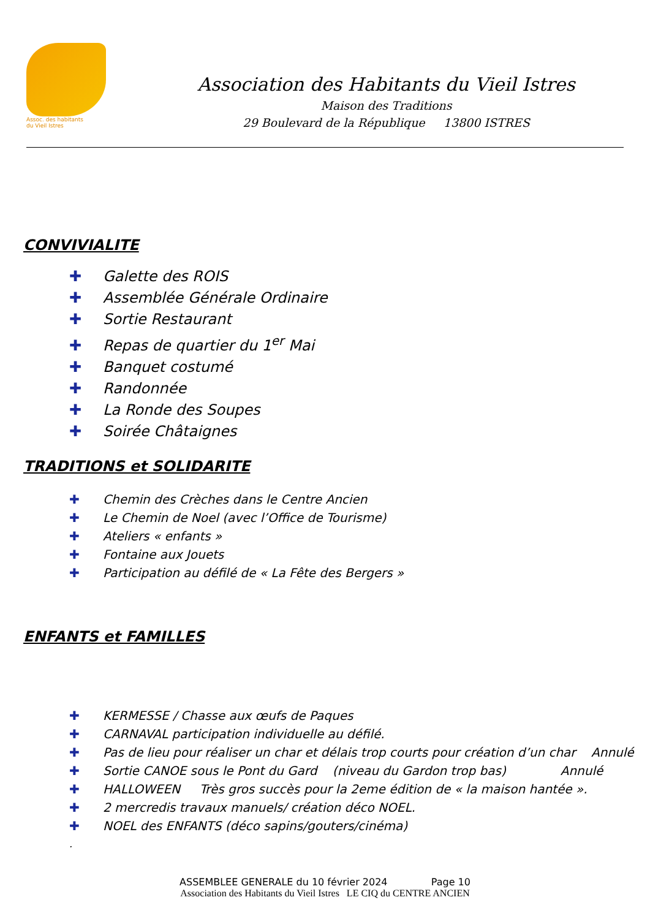Assoc. des habitants
du Vieil Istres
Association des Habitants du Vieil Istres
Maison des Traditions
29 Boulevard de la République 13800 ISTRES
CONVIVIALITE
✚ Galette des ROIS
✚ Assemblée Générale Ordinaire
✚ Sortie Restaurant
✚ Repas de quartier du 1<sup>er</sup> Mai
✚ Banquet costumé
✚ Randonnée
✚ La Ronde des Soupes
✚ Soirée Châtaignes
TRADITIONS et SOLIDARITE
✚ Chemin des Crèches dans le Centre Ancien
✚ Le Chemin de Noel (avec l’Office de Tourisme)
✚ Ateliers « enfants »
✚ Fontaine aux Jouets
✚ Participation au défilé de « La Fête des Bergers »
ENFANTS et FAMILLES
✚ KERMESSE / Chasse aux œufs de Paques
✚ CARNAVAL participation individuelle au défilé.
✚ Pas de lieu pour réaliser un char et délais trop courts pour création d’un char Annulé
✚ Sortie CANOE sous le Pont du Gard (niveau du Gardon trop bas) Annulé
✚ HALLOWEEN Très gros succès pour la 2eme édition de « la maison hantée ».
✚ 2 mercredis travaux manuels/ création déco NOEL.
✚ NOEL des ENFANTS (déco sapins/gouters/cinéma)
.
ASSEMBLEE GENERALE du 10 février 2024 Page 10
Association des Habitants du Vieil Istres LE CIQ du CENTRE ANCIEN